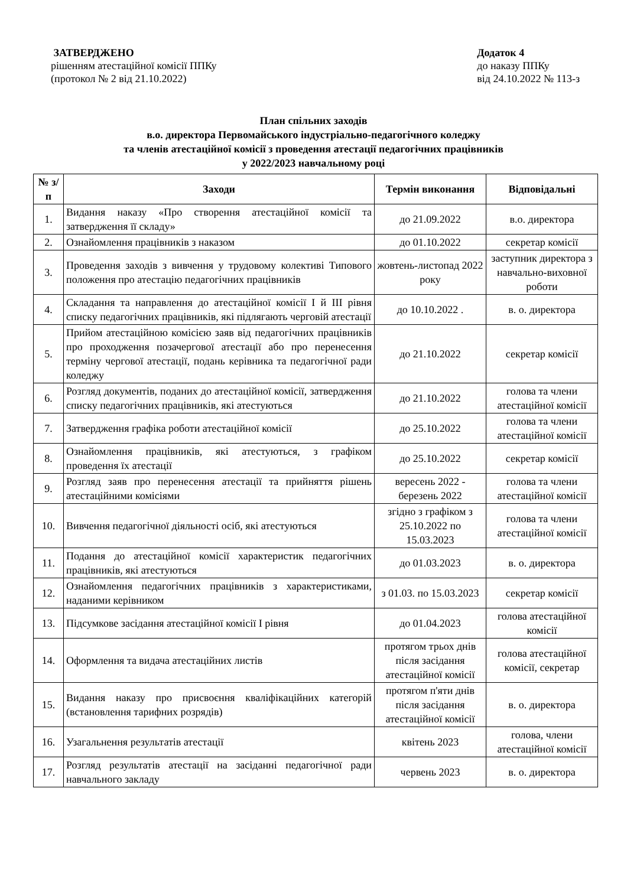ЗАТВЕРДЖЕНО
рішенням атестаційної комісії ППКу
(протокол № 2 від 21.10.2022)
Додаток 4
до наказу ППКу
від 24.10.2022 № 113-з
План спільних заходів
в.о. директора Первомайського індустріально-педагогічного коледжу
та членів атестаційної комісії з проведення атестації педагогічних працівників
у 2022/2023 навчальному році
| № з/п | Заходи | Термін виконання | Відповідальні |
| --- | --- | --- | --- |
| 1. | Видання наказу «Про створення атестаційної комісії та затвердження її складу» | до 21.09.2022 | в.о. директора |
| 2. | Ознайомлення працівників з наказом | до 01.10.2022 | секретар комісії |
| 3. | Проведення заходів з вивчення у трудовому колективі Типового положення про атестацію педагогічних працівників | жовтень-листопад 2022 року | заступник директора з навчально-виховної роботи |
| 4. | Складання та направлення до атестаційної комісії І й ІІІ рівня списку педагогічних працівників, які підлягають черговій атестації | до 10.10.2022 . | в. о. директора |
| 5. | Прийом атестаційною комісією заяв від педагогічних працівників про проходження позачергової атестації або про перенесення терміну чергової атестації, подань керівника та педагогічної ради коледжу | до 21.10.2022 | секретар комісії |
| 6. | Розгляд документів, поданих до атестаційної комісії, затвердження списку педагогічних працівників, які атестуються | до 21.10.2022 | голова та члени атестаційної комісії |
| 7. | Затвердження графіка роботи атестаційної комісії | до 25.10.2022 | голова та члени атестаційної комісії |
| 8. | Ознайомлення працівників, які атестуються, з графіком проведення їх атестації | до 25.10.2022 | секретар комісії |
| 9. | Розгляд заяв про перенесення атестації та прийняття рішень атестаційними комісіями | вересень 2022 - березень 2022 | голова та члени атестаційної комісії |
| 10. | Вивчення педагогічної діяльності осіб, які атестуються | згідно з графіком з 25.10.2022 по 15.03.2023 | голова та члени атестаційної комісії |
| 11. | Подання до атестаційної комісії характеристик педагогічних працівників, які атестуються | до 01.03.2023 | в. о. директора |
| 12. | Ознайомлення педагогічних працівників з характеристиками, наданими керівником | з 01.03. по 15.03.2023 | секретар комісії |
| 13. | Підсумкове засідання атестаційної комісії І рівня | до 01.04.2023 | голова атестаційної комісії |
| 14. | Оформлення та видача атестаційних листів | протягом трьох днів після засідання атестаційної комісії | голова атестаційної комісії, секретар |
| 15. | Видання наказу про присвоєння кваліфікаційних категорій (встановлення тарифних розрядів) | протягом п'яти днів після засідання атестаційної комісії | в. о. директора |
| 16. | Узагальнення результатів атестації | квітень 2023 | голова, члени атестаційної комісії |
| 17. | Розгляд результатів атестації на засіданні педагогічної ради навчального закладу | червень 2023 | в. о. директора |